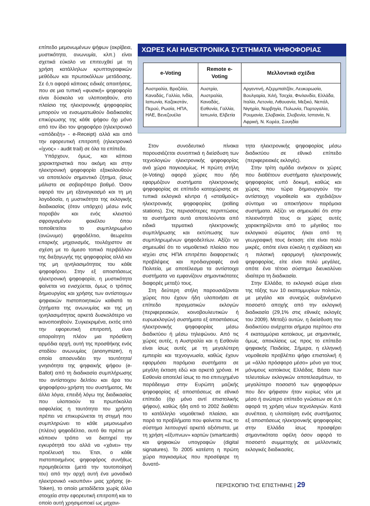επίπεδο μεμονωμένων ψήφων (ακρίβεια, μυστικότητα, ανωνυμία, κλπ.) είναι σχετικά εύκολο να επιτευχθεί με τη χρήση κατάλληλων κρυπτογραφικών μεθόδων και πρωτοκόλλων μετάδοσης. Σε ό,τι αφορά κάποιες ειδικές απαιτήσεις, που σε μια τυπική «φυσική» ψηφοφορία είναι δύσκολο να υλοποιηθούν, στο πλαίσιο της ηλεκτρονικής ψηφοφορίας μπορούν να ενσωματωθούν διαδικασίες επικύρωσης της κάθε ψήφου όχι μόνο από τον ίδιο τον ψηφοφόρο (ηλεκτρονικό «απόδειξη» - e-Receipt) αλλά και από την εφορευτική επιτροπή (ηλεκτρονικό «ίχνος» - audit trail) σε όλα τα επίπεδα.
Υπάρχουν, όμως, και κάποια χαρακτηριστικά που ακόμη και στην ηλεκτρονική ψηφοφορία εξακολουθούν να αποτελούν σημαντικό ζήτημα, (ίσως μάλιστα σε σοβαρότερο βαθμό. Όσον αφορά τον μη εξαναγκασμό και τη μη λογοδοσία, η μυστικότητα της εκλογικής διαδικασίας (όταν υπάρχει) μέσω ενός παραβάν και ενός κλειστού σφραγισμένου φακέλου όπου τοποθετείται το συμπληρωμένο (ανώνυμο) ψηφοδέλτιο, θεωρείται επαρκής μηχανισμός, τουλάχιστον σε σχέση με το άμεσο τοπικό περιβάλλον της διεξαγωγής της ψηφοφορίας αλλά και της μη ιχνηλασιμότητας του κάθε ψηφοφόρου. Στην εξ αποστάσεως ηλεκτρονική ψηφοφορία, η μυστικότητα φαίνεται να ενισχύεται, όμως ο τρόπος δημιουργίας και χρήσης των αντίστοιχων ψηφιακών πιστοποιητικών καθιστά τα ζητήματα της ανωνυμίας και της μη ιχνηλασιμότητας αρκετά δυσκολότερο να ικανοποιηθούν. Συγκεκριμένα, εκτός από την εφορευτική επιτροπή, είναι απαραίτητη πλέον μια πρόσθετη αρμόδια αρχή, αυτή της προσθήκης ενός σταδίου ανωνυμίας (anonymizer), η οποία αποσυνδέει την ταυτότητα/γνησιότητα της ψηφιακής ψήφου (e-Ballot) από τη διαδικασία συμπλήρωσης του αντίστοιχου δελτίου και άρα του ψηφοφόρου-χρήστη του συστήματος. Με άλλα λόγια, επειδή λόγω της διαδικασίας που υλοποιούν τα πρωτόκολλα ασφαλείας η ταυτότητα του χρήστη πρέπει να επικυρώνεται τη στιγμή που συμπληρώνει το κάθε μεμονωμένο (πλέον) ψηφοδέλτιο, αυτό θα πρέπει με κάποιον τρόπο να διατηρεί την εγκυρότητά του αλλά να «χάνει» την προέλευσή του. Έτσι, ο κάθε πιστοποιημένος ψηφοφόρος συνήθως προμηθεύεται (μετά την ταυτοποίησή του) από την αρχή αυτή ένα μοναδικό ηλεκτρονικό «κουπόνι» μιας χρήσης (e-Token), το οποίο μεταδίδεται χωρίς άλλα στοιχεία στην εφορευτική επιτροπή και το οποίο αυτή χρησιμοποιεί ως μηχανι-
ΧΩΡΕΣ ΚΑΙ ΗΛΕΚΤΡΟΝΙΚΑ ΣΥΣΤΗΜΑΤΑ ΨΗΦΟΦΟΡΙΑΣ
| e-Voting | Remote e-Voting | Μελλοντικά σχέδια |
| --- | --- | --- |
| Αυστραλία, Βραζιλία, Καναδάς, Γαλλία, Ινδία, Ιαπωνία, Καζακστάν, Περού, Ρωσία, ΗΠΑ, ΗΑΕ, Βενεζουέλα | Αυστρία, Αυστραλία, Καναδάς, Εσθονία, Γαλλία, Ιαπωνία, Ελβετία | Αργεντινή, Αζερμπαϊτζάν, Λευκορωσία, Βουλγαρία, Χιλή, Τσεχία, Φινλανδία, Ελλάδα, Ιταλία, Λετονία, Λιθουανία, Μεξικό, Νεπάλ, Νιγηρία, Νορβηγία, Πολωνία, Πορτογαλία, Ρουμανία, Σλοβακία, Σλοβενία, Ισπανία, Ν. Αφρική, Ν. Κορέα, Σουηδία |
Στον συνοδευτικό πίνακα παρουσιάζεται συνοπτικά η διείσδυση των τεχνολογιών ηλεκτρονικής ψηφοφορίας ανά χώρα παγκοσμίως. Η πρώτη στήλη (e-Voting) αφορά χώρες που ήδη εφαρμόζουν συστήματα ηλεκτρονικής ψηφοφορίας σε επίπεδο καταχώρισης σε τυπικά εκλογικά κέντρα ή «σταθμούς» ηλεκτρονικής ψηφοφορίας (polling stations). Στις περισσότερες περιπτώσεις τα συστήματα αυτά αποτελούνται από ειδικά τερματικά ηλεκτρονικής συμπλήρωσης και εκτύπωσης των συμπληρωμένων ψηφοδελτίων. Αξίζει να σημειωθεί ότι το νομοθετικό πλαίσιο που ισχύει στις ΗΠΑ επιτρέπει διαφορετικές προβλέψεις και προδιαγραφές ανά Πολιτεία, με αποτέλεσμα τα αντίστοιχα συστήματα να εμφανίζουν σημαντικότατες διαφορές μεταξύ τους.
Στη δεύτερη στήλη παρουσιάζονται χώρες που έχουν ήδη υλοποιήσει σε επίπεδο πραγματικών εκλογών (περιφερειακών, κοινοβουλευτικών ή ευρωεκλογών) συστήματα εξ αποστάσεως ηλεκτρονικής ψηφοφορίας μέσω διαδικτύου ή μέσω τηλεφώνου. Από τις χώρες αυτές, η Αυστραλία και η Εσθονία είναι ίσως αυτές με τη μεγαλύτερη εμπειρία και τεχνογνωσία, καθώς έχουν εφαρμόσει παρόμοια συστήματα σε μεγάλη έκταση εδώ και αρκετά χρόνια. Η Εσθονία αποτελεί ίσως το πιο επιτυχημένο παράδειγμα στην Ευρώπη μαζικής ψηφοφορίας εξ αποστάσεως σε εθνικό επίπεδο (όχι μόνο αντί επιστολικής ψήφου), καθώς ήδη από το 2002 διαθέτει το κατάλληλο νομοθετικό πλαίσιο, και παρά τα προβλήματα που φαίνεται πως το σύστημα λειτουργεί αρκετά αξιόπιστα, με τη χρήση «έξυπνων» καρτών (smartcards) και ψηφιακών υπογραφών (digital signatures). Το 2005 κατέστη η πρώτη χώρα παγκοσμίως που προσέφερε τη δυνατό-
τητα ηλεκτρονικής ψηφοφορίας μέσω διαδικτύου σε εθνικό επίπεδο (περιφερειακές εκλογές).
Στην τρίτη ομάδα ανήκουν οι χώρες που διαθέτουν συστήματα ηλεκτρονικής ψηφοφορίας υπό δοκιμή, καθώς και χώρες που τώρα δημιουργούν την αντίστοιχη νομοθεσία και σχεδιάζουν σύντομα να αποκτήσουν παρόμοια συστήματα. Αξίζει να σημειωθεί ότι στην πλειονότητά τους οι χώρες αυτές χαρακτηρίζονται από το μέγεθος του εκλογικού σώματος ή/και από τη γεωγραφική τους έκταση: είτε είναι πολύ μικρές, οπότε είναι εύκολη η σχεδίαση και η πιλοτική εφαρμογή ηλεκτρονικής ψηφοφορίας, είτε είναι πολύ μεγάλες, οπότε ένα τέτοιο σύστημα διευκολύνει ιδιαίτερα τη διαδικασία.
Στην Ελλάδα, το εκλογικό σώμα είναι της τάξης των 10 εκατομμυρίων πολιτών, με μεγάλο και συνεχώς αυξανόμενο ποσοστό αποχής από την εκλογική διαδικασία (29,1% στις εθνικές εκλογές του 2009). Μεταξύ αυτών, η διείσδυση του διαδικτύου ανέρχεται σήμερα περίπου στα 4 εκατομμύρια κατοίκους, με σημαντικές, όμως, αποκλίσεις ως προς το επίπεδο ψηφιακής Παιδείας. Σήμερα, η ελληνική νομοθεσία προβλέπει ψήφο επιστολική ή με «άλλο πρόσφορο μέσο» μόνο για τους μόνιμους κατοίκους Ελλάδας. Βάσει των τελευταίων εκλογικών αποτελεσμάτων, το μεγαλύτερο ποσοστό των ψηφοφόρων που δεν ψήφισαν ήταν κυρίως νέοι με μέσο ή ανώτερο επίπεδο γνώσεων σε ό,τι αφορά τη χρήση νέων τεχνολογιών. Κατά συνέπεια, η υλοποίηση ενός συστήματος εξ αποστάσεως ηλεκτρονικής ψηφοφορίας στην Ελλάδα ίσως προσφέρει σημαντικότατα οφέλη όσον αφορά το ποσοστό συμμετοχής σε μελλοντικές εκλογικές διαδικασίες.
ΠΕΡΙΣΚΟΠΙΟ ΤΗΣ ΕΠΙΣΤΗΜΗΣ | 29